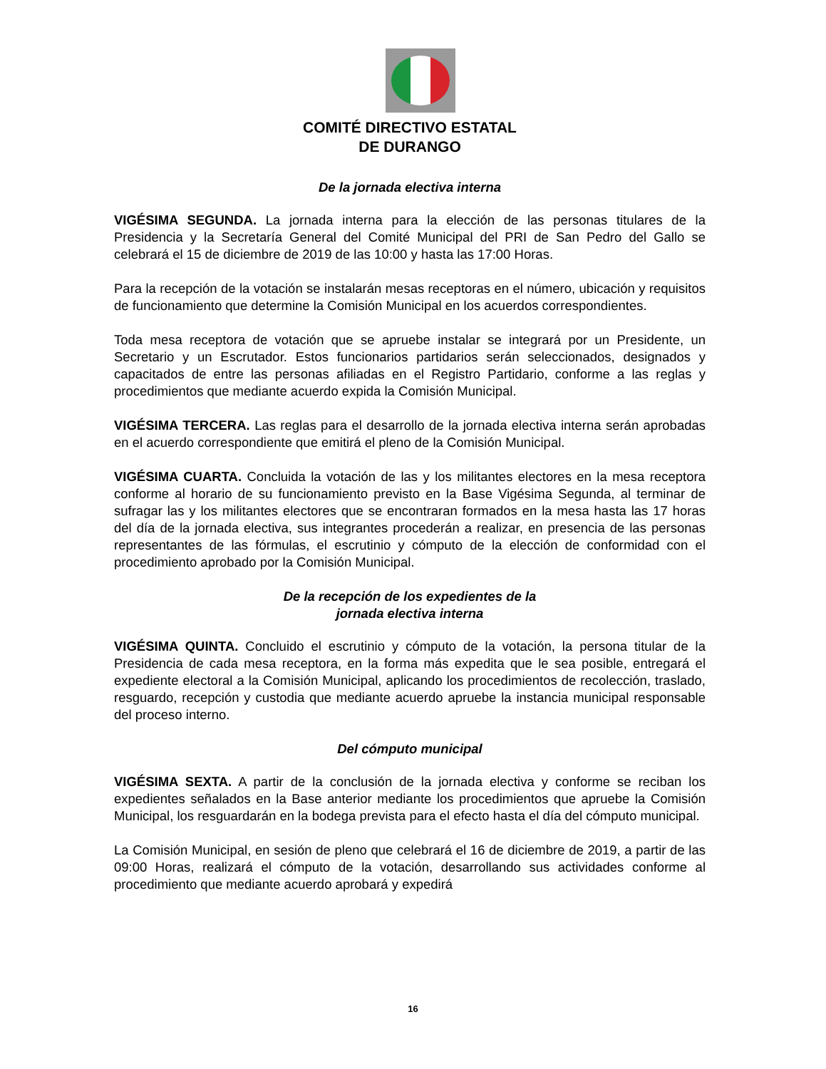COMITÉ DIRECTIVO ESTATAL
DE DURANGO
De la jornada electiva interna
VIGÉSIMA SEGUNDA. La jornada interna para la elección de las personas titulares de la Presidencia y la Secretaría General del Comité Municipal del PRI de San Pedro del Gallo se celebrará el 15 de diciembre de 2019 de las 10:00 y hasta las 17:00 Horas.
Para la recepción de la votación se instalarán mesas receptoras en el número, ubicación y requisitos de funcionamiento que determine la Comisión Municipal en los acuerdos correspondientes.
Toda mesa receptora de votación que se apruebe instalar se integrará por un Presidente, un Secretario y un Escrutador. Estos funcionarios partidarios serán seleccionados, designados y capacitados de entre las personas afiliadas en el Registro Partidario, conforme a las reglas y procedimientos que mediante acuerdo expida la Comisión Municipal.
VIGÉSIMA TERCERA. Las reglas para el desarrollo de la jornada electiva interna serán aprobadas en el acuerdo correspondiente que emitirá el pleno de la Comisión Municipal.
VIGÉSIMA CUARTA. Concluida la votación de las y los militantes electores en la mesa receptora conforme al horario de su funcionamiento previsto en la Base Vigésima Segunda, al terminar de sufragar las y los militantes electores que se encontraran formados en la mesa hasta las 17 horas del día de la jornada electiva, sus integrantes procederán a realizar, en presencia de las personas representantes de las fórmulas, el escrutinio y cómputo de la elección de conformidad con el procedimiento aprobado por la Comisión Municipal.
De la recepción de los expedientes de la
jornada electiva interna
VIGÉSIMA QUINTA. Concluido el escrutinio y cómputo de la votación, la persona titular de la Presidencia de cada mesa receptora, en la forma más expedita que le sea posible, entregará el expediente electoral a la Comisión Municipal, aplicando los procedimientos de recolección, traslado, resguardo, recepción y custodia que mediante acuerdo apruebe la instancia municipal responsable del proceso interno.
Del cómputo municipal
VIGÉSIMA SEXTA. A partir de la conclusión de la jornada electiva y conforme se reciban los expedientes señalados en la Base anterior mediante los procedimientos que apruebe la Comisión Municipal, los resguardarán en la bodega prevista para el efecto hasta el día del cómputo municipal.
La Comisión Municipal, en sesión de pleno que celebrará el 16 de diciembre de 2019, a partir de las 09:00 Horas, realizará el cómputo de la votación, desarrollando sus actividades conforme al procedimiento que mediante acuerdo aprobará y expedirá
16